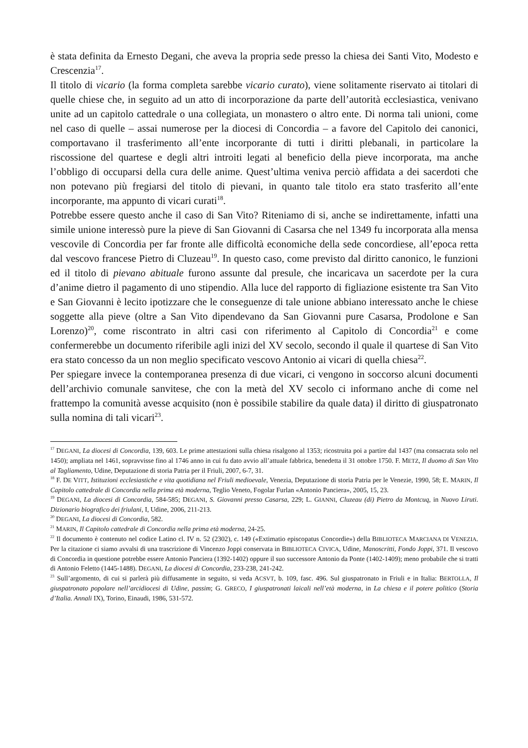è stata definita da Ernesto Degani, che aveva la propria sede presso la chiesa dei Santi Vito, Modesto e Crescenzia<sup>17</sup>.
Il titolo di vicario (la forma completa sarebbe vicario curato), viene solitamente riservato ai titolari di quelle chiese che, in seguito ad un atto di incorporazione da parte dell’autorità ecclesiastica, venivano unite ad un capitolo cattedrale o una collegiata, un monastero o altro ente. Di norma tali unioni, come nel caso di quelle – assai numerose per la diocesi di Concordia – a favore del Capitolo dei canonici, comportavano il trasferimento all’ente incorporante di tutti i diritti plebanali, in particolare la riscossione del quartese e degli altri introiti legati al beneficio della pieve incorporata, ma anche l’obbligo di occuparsi della cura delle anime. Quest’ultima veniva perciò affidata a dei sacerdoti che non potevano più fregiarsi del titolo di pievani, in quanto tale titolo era stato trasferito all’ente incorporante, ma appunto di vicari curati<sup>18</sup>.
Potrebbe essere questo anche il caso di San Vito? Riteniamo di si, anche se indirettamente, infatti una simile unione interessò pure la pieve di San Giovanni di Casarsa che nel 1349 fu incorporata alla mensa vescovile di Concordia per far fronte alle difficoltà economiche della sede concordiese, all’epoca retta dal vescovo francese Pietro di Cluzeau<sup>19</sup>. In questo caso, come previsto dal diritto canonico, le funzioni ed il titolo di pievano abituale furono assunte dal presule, che incaricava un sacerdote per la cura d’anime dietro il pagamento di uno stipendio. Alla luce del rapporto di figliazione esistente tra San Vito e San Giovanni è lecito ipotizzare che le conseguenze di tale unione abbiano interessato anche le chiese soggette alla pieve (oltre a San Vito dipendevano da San Giovanni pure Casarsa, Prodolone e San Lorenzo)<sup>20</sup>, come riscontrato in altri casi con riferimento al Capitolo di Concordia<sup>21</sup> e come confermerebbe un documento riferibile agli inizi del XV secolo, secondo il quale il quartese di San Vito era stato concesso da un non meglio specificato vescovo Antonio ai vicari di quella chiesa<sup>22</sup>.
Per spiegare invece la contemporanea presenza di due vicari, ci vengono in soccorso alcuni documenti dell’archivio comunale sanvitese, che con la metà del XV secolo ci informano anche di come nel frattempo la comunità avesse acquisito (non è possibile stabilire da quale data) il diritto di giuspatronato sulla nomina di tali vicari<sup>23</sup>.
<sup>17</sup> DEGANI, La diocesi di Concordia, 139, 603. Le prime attestazioni sulla chiesa risalgono al 1353; ricostruita poi a partire dal 1437 (ma consacrata solo nel 1450); ampliata nel 1461, sopravvisse fino al 1746 anno in cui fu dato avvio all’attuale fabbrica, benedetta il 31 ottobre 1750. F. METZ, Il duomo di San Vito al Tagliamento, Udine, Deputazione di storia Patria per il Friuli, 2007, 6-7, 31.
<sup>18</sup> F. DE VITT, Istituzioni ecclesiastiche e vita quotidiana nel Friuli medioevale, Venezia, Deputazione di storia Patria per le Venezie, 1990, 58; E. MARIN, Il Capitolo cattedrale di Concordia nella prima età moderna, Teglio Veneto, Fogolar Furlan «Antonio Panciera», 2005, 15, 23.
<sup>19</sup> DEGANI, La diocesi di Concordia, 584-585; DEGANI, S. Giovanni presso Casarsa, 229; L. GIANNI, Cluzeau (di) Pietro da Montcuq, in Nuovo Liruti. Dizionario biografico dei friulani, I, Udine, 2006, 211-213.
<sup>20</sup> DEGANI, La diocesi di Concordia, 582.
<sup>21</sup> MARIN, Il Capitolo cattedrale di Concordia nella prima età moderna, 24-25.
<sup>22</sup> Il documento è contenuto nel codice Latino cl. IV n. 52 (2302), c. 149 («Extimatio episcopatus Concordie») della BIBLIOTECA MARCIANA DI VENEZIA. Per la citazione ci siamo avvalsi di una trascrizione di Vincenzo Joppi conservata in BIBLIOTECA CIVICA, Udine, Manoscritti, Fondo Joppi, 371. Il vescovo di Concordia in questione potrebbe essere Antonio Panciera (1392-1402) oppure il suo successore Antonio da Ponte (1402-1409); meno probabile che si tratti di Antonio Feletto (1445-1488). DEGANI, La diocesi di Concordia, 233-238, 241-242.
<sup>23</sup> Sull’argomento, di cui si parlerà più diffusamente in seguito, si veda ACSVT, b. 109, fasc. 496. Sul giuspatronato in Friuli e in Italia: BERTOLLA, Il giuspatronato popolare nell’arcidiocesi di Udine, passim; G. GRECO, I giuspatronati laicali nell’età moderna, in La chiesa e il potere politico (Storia d’Italia. Annali IX), Torino, Einaudi, 1986, 531-572.